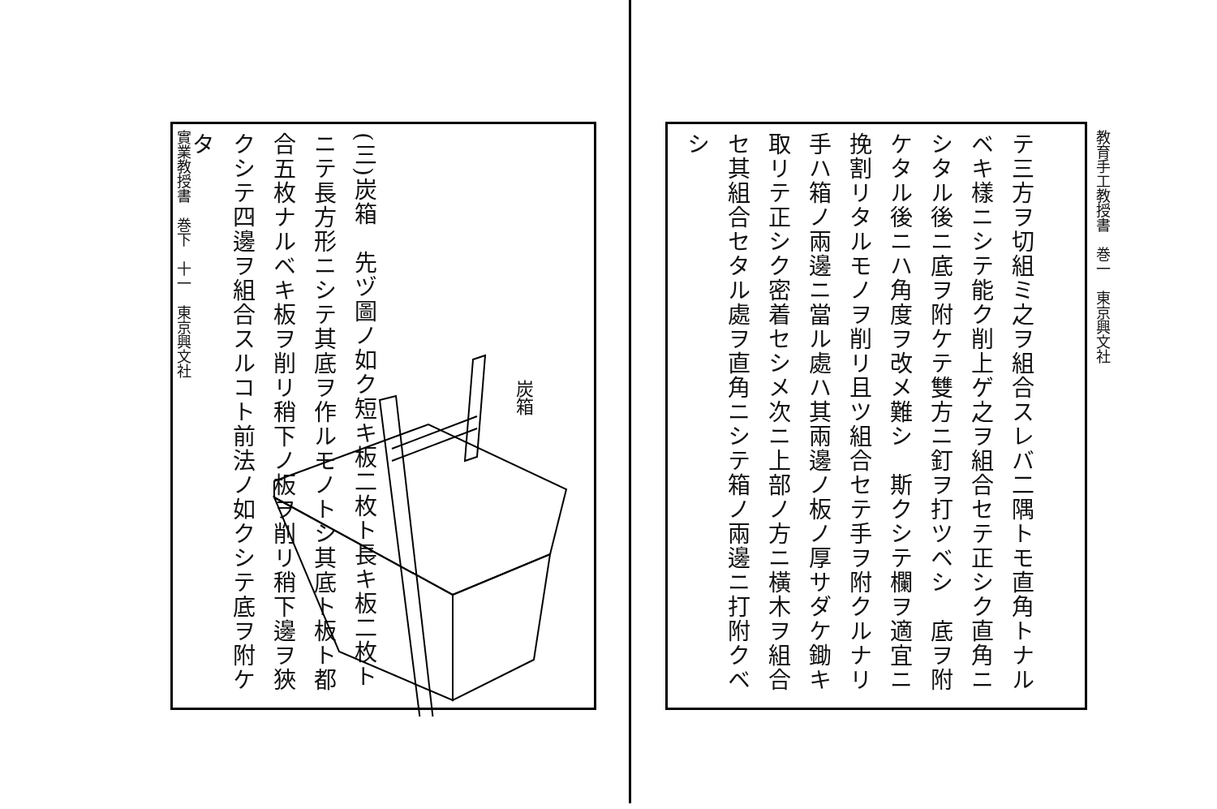實業教授書　巻下　十一　東京興文社
(三)炭箱　先ヅ圖ノ如ク短キ板二枚ト長キ板二枚トニテ長方形ニシテ其底ヲ作ルモノトシ其底ト板ト都合五枚ナルベキ板ヲ削リ稍下ノ板ヲ削リ稍下邊ヲ狹クシテ四邊ヲ組合スルコト前法ノ如クシテ底ヲ附ケタ
炭箱
教育手工教授書　巻一　東京興文社
テ三方ヲ切組ミ之ヲ組合スレバ二隅トモ直角トナルベキ樣ニシテ能ク削上ゲ之ヲ組合セテ正シク直角ニシタル後ニ底ヲ附ケテ雙方ニ釘ヲ打ツベシ　底ヲ附ケタル後ニハ角度ヲ改メ難シ　斯クシテ欄ヲ適宜ニ挽割リタルモノヲ削リ且ツ組合セテ手ヲ附クルナリ　手ハ箱ノ兩邊ニ當ル處ハ其兩邊ノ板ノ厚サダケ鋤キ取リテ正シク密着セシメ次ニ上部ノ方ニ橫木ヲ組合セ其組合セタル處ヲ直角ニシテ箱ノ兩邊ニ打附クベシ